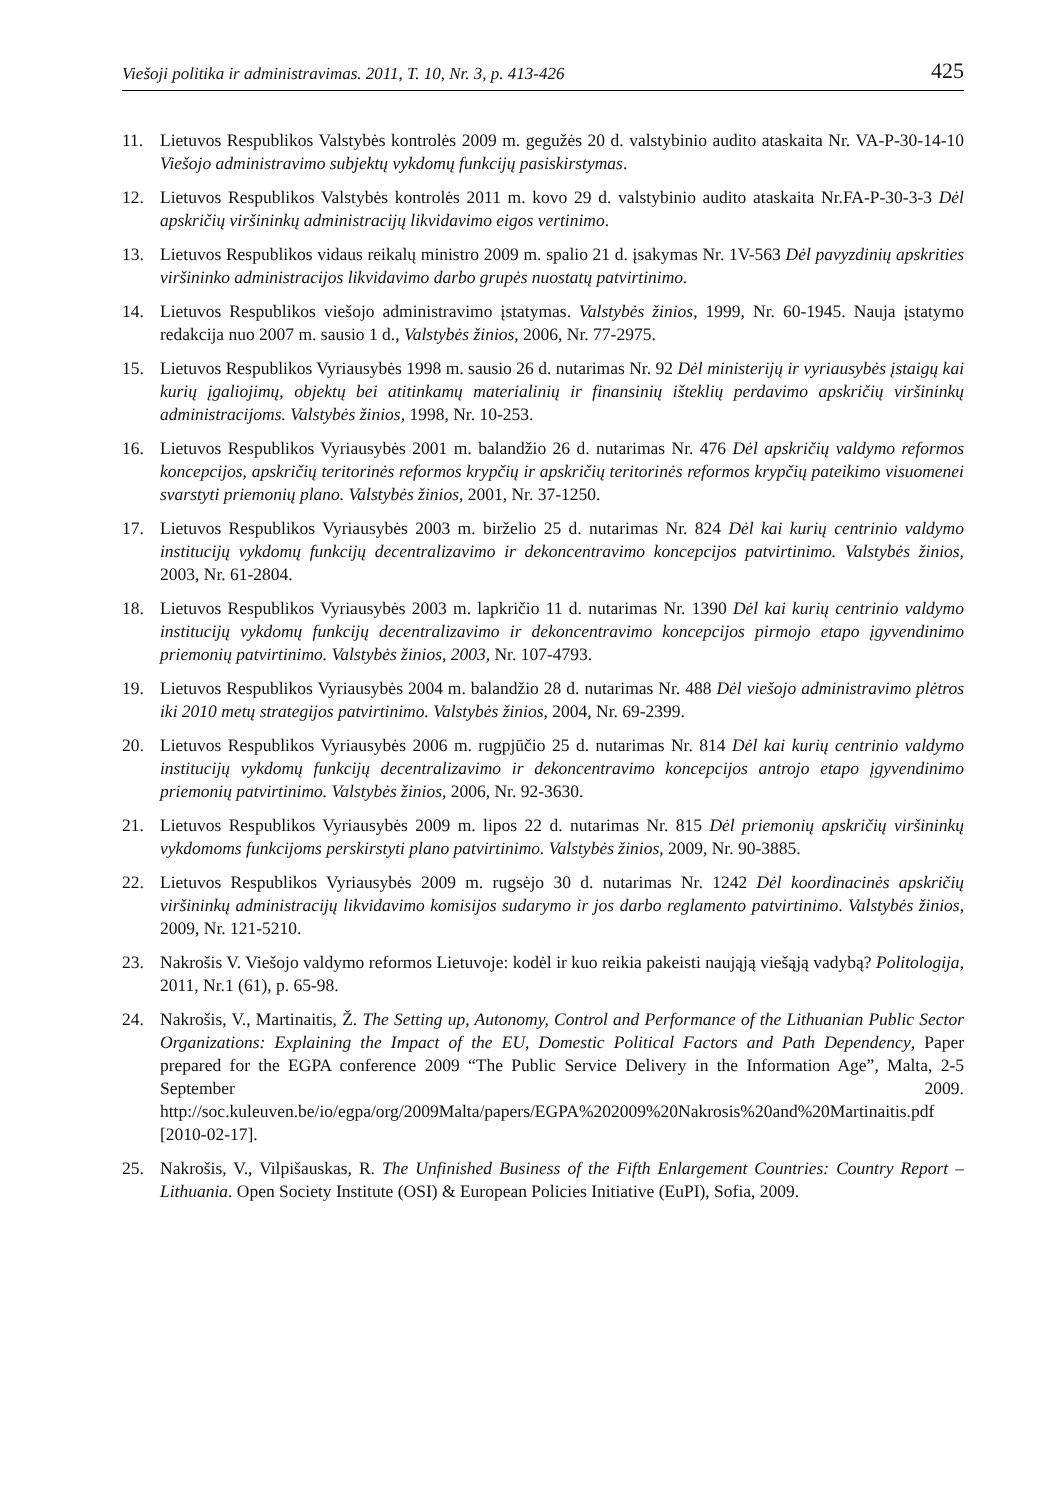Viešoji politika ir administravimas. 2011, T. 10, Nr. 3, p. 413-426 425
11. Lietuvos Respublikos Valstybės kontrolės 2009 m. gegužės 20 d. valstybinio audito ataskaita Nr. VA-P-30-14-10 Viešojo administravimo subjektų vykdomų funkcijų pasiskirstymas.
12. Lietuvos Respublikos Valstybės kontrolės 2011 m. kovo 29 d. valstybinio audito ataskaita Nr.FA-P-30-3-3 Dėl apskričių viršininkų administracijų likvidavimo eigos vertinimo.
13. Lietuvos Respublikos vidaus reikalų ministro 2009 m. spalio 21 d. įsakymas Nr. 1V-563 Dėl pavyzdinių apskrities viršininko administracijos likvidavimo darbo grupės nuostatų patvirtinimo.
14. Lietuvos Respublikos viešojo administravimo įstatymas. Valstybės žinios, 1999, Nr. 60-1945. Nauja įstatymo redakcija nuo 2007 m. sausio 1 d., Valstybės žinios, 2006, Nr. 77-2975.
15. Lietuvos Respublikos Vyriausybės 1998 m. sausio 26 d. nutarimas Nr. 92 Dėl ministerijų ir vyriausybės įstaigų kai kurių įgaliojimų, objektų bei atitinkamų materialinių ir finansinių išteklių perdavimo apskričių viršininkų administracijoms. Valstybės žinios, 1998, Nr. 10-253.
16. Lietuvos Respublikos Vyriausybės 2001 m. balandžio 26 d. nutarimas Nr. 476 Dėl apskričių valdymo reformos koncepcijos, apskričių teritorinės reformos krypčių ir apskričių teritorinės reformos krypčių pateikimo visuomenei svarstyti priemonių plano. Valstybės žinios, 2001, Nr. 37-1250.
17. Lietuvos Respublikos Vyriausybės 2003 m. birželio 25 d. nutarimas Nr. 824 Dėl kai kurių centrinio valdymo institucijų vykdomų funkcijų decentralizavimo ir dekoncentravimo koncepcijos patvirtinimo. Valstybės žinios, 2003, Nr. 61-2804.
18. Lietuvos Respublikos Vyriausybės 2003 m. lapkričio 11 d. nutarimas Nr. 1390 Dėl kai kurių centrinio valdymo institucijų vykdomų funkcijų decentralizavimo ir dekoncentravimo koncepcijos pirmojo etapo įgyvendinimo priemonių patvirtinimo. Valstybės žinios, 2003, Nr. 107-4793.
19. Lietuvos Respublikos Vyriausybės 2004 m. balandžio 28 d. nutarimas Nr. 488 Dėl viešojo administravimo plėtros iki 2010 metų strategijos patvirtinimo. Valstybės žinios, 2004, Nr. 69-2399.
20. Lietuvos Respublikos Vyriausybės 2006 m. rugpjūčio 25 d. nutarimas Nr. 814 Dėl kai kurių centrinio valdymo institucijų vykdomų funkcijų decentralizavimo ir dekoncentravimo koncepcijos antrojo etapo įgyvendinimo priemonių patvirtinimo. Valstybės žinios, 2006, Nr. 92-3630.
21. Lietuvos Respublikos Vyriausybės 2009 m. lipos 22 d. nutarimas Nr. 815 Dėl priemonių apskričių viršininkų vykdomoms funkcijoms perskirstyti plano patvirtinimo. Valstybės žinios, 2009, Nr. 90-3885.
22. Lietuvos Respublikos Vyriausybės 2009 m. rugsėjo 30 d. nutarimas Nr. 1242 Dėl koordinacinės apskričių viršininkų administracijų likvidavimo komisijos sudarymo ir jos darbo reglamento patvirtinimo. Valstybės žinios, 2009, Nr. 121-5210.
23. Nakrošis V. Viešojo valdymo reformos Lietuvoje: kodėl ir kuo reikia pakeisti naująją viešąją vadybą? Politologija, 2011, Nr.1 (61), p. 65-98.
24. Nakrošis, V., Martinaitis, Ž. The Setting up, Autonomy, Control and Performance of the Lithuanian Public Sector Organizations: Explaining the Impact of the EU, Domestic Political Factors and Path Dependency, Paper prepared for the EGPA conference 2009 “The Public Service Delivery in the Information Age”, Malta, 2-5 September 2009. http://soc.kuleuven.be/io/egpa/org/2009Malta/papers/EGPA%202009%20Nakrosis%20and%20Martinaitis.pdf [2010-02-17].
25. Nakrošis, V., Vilpišauskas, R. The Unfinished Business of the Fifth Enlargement Countries: Country Report – Lithuania. Open Society Institute (OSI) & European Policies Initiative (EuPI), Sofia, 2009.